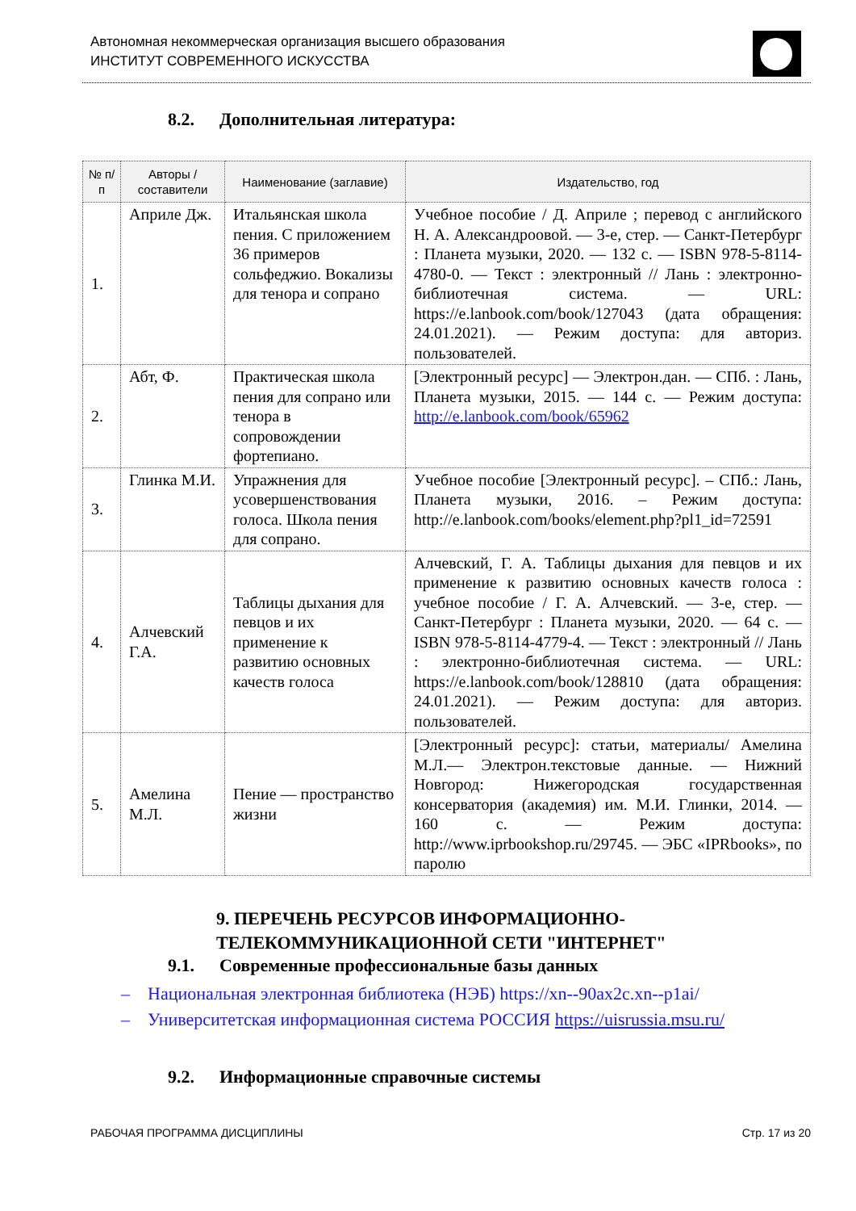Автономная некоммерческая организация высшего образования
ИНСТИТУТ СОВРЕМЕННОГО ИСКУССТВА
8.2. Дополнительная литература:
| № п/п | Авторы /составители | Наименование (заглавие) | Издательство, год |
| --- | --- | --- | --- |
| 1. | Априле Дж. | Итальянская школа пения. С приложением 36 примеров сольфеджио. Вокализы для тенора и сопрано | Учебное пособие / Д. Априле ; перевод с английского Н. А. Александроовой. — 3-е, стер. — Санкт-Петербург : Планета музыки, 2020. — 132 с. — ISBN 978-5-8114-4780-0. — Текст : электронный // Лань : электронно-библиотечная система. — URL: https://e.lanbook.com/book/127043 (дата обращения: 24.01.2021). — Режим доступа: для авториз. пользователей. |
| 2. | Абт, Ф. | Практическая школа пения для сопрано или тенора в сопровождении фортепиано. | [Электронный ресурс] — Электрон.дан. — СПб. : Лань, Планета музыки, 2015. — 144 с. — Режим доступа: http://e.lanbook.com/book/65962 |
| 3. | Глинка М.И. | Упражнения для усовершенствования голоса. Школа пения для сопрано. | Учебное пособие [Электронный ресурс]. – СПб.: Лань, Планета музыки, 2016. – Режим доступа: http://e.lanbook.com/books/element.php?pl1_id=72591 |
| 4. | Алчевский Г.А. | Таблицы дыхания для певцов и их применение к развитию основных качеств голоса | Алчевский, Г. А. Таблицы дыхания для певцов и их применение к развитию основных качеств голоса : учебное пособие / Г. А. Алчевский. — 3-е, стер. — Санкт-Петербург : Планета музыки, 2020. — 64 с. — ISBN 978-5-8114-4779-4. — Текст : электронный // Лань : электронно-библиотечная система. — URL: https://e.lanbook.com/book/128810 (дата обращения: 24.01.2021). — Режим доступа: для авториз. пользователей. |
| 5. | Амелина М.Л. | Пение — пространство жизни | [Электронный ресурс]: статьи, материалы/ Амелина М.Л.— Электрон.текстовые данные. — Нижний Новгород: Нижегородская государственная консерватория (академия) им. М.И. Глинки, 2014. — 160 с. — Режим доступа: http://www.iprbookshop.ru/29745. — ЭБС «IPRbooks», по паролю |
9. ПЕРЕЧЕНЬ РЕСУРСОВ ИНФОРМАЦИОННО-ТЕЛЕКОММУНИКАЦИОННОЙ СЕТИ "ИНТЕРНЕТ"
9.1. Современные профессиональные базы данных
– Национальная электронная библиотека (НЭБ) https://xn--90ax2c.xn--p1ai/
– Университетская информационная система РОССИЯ https://uisrussia.msu.ru/
9.2. Информационные справочные системы
РАБОЧАЯ ПРОГРАММА ДИСЦИПЛИНЫ Стр. 17 из 20